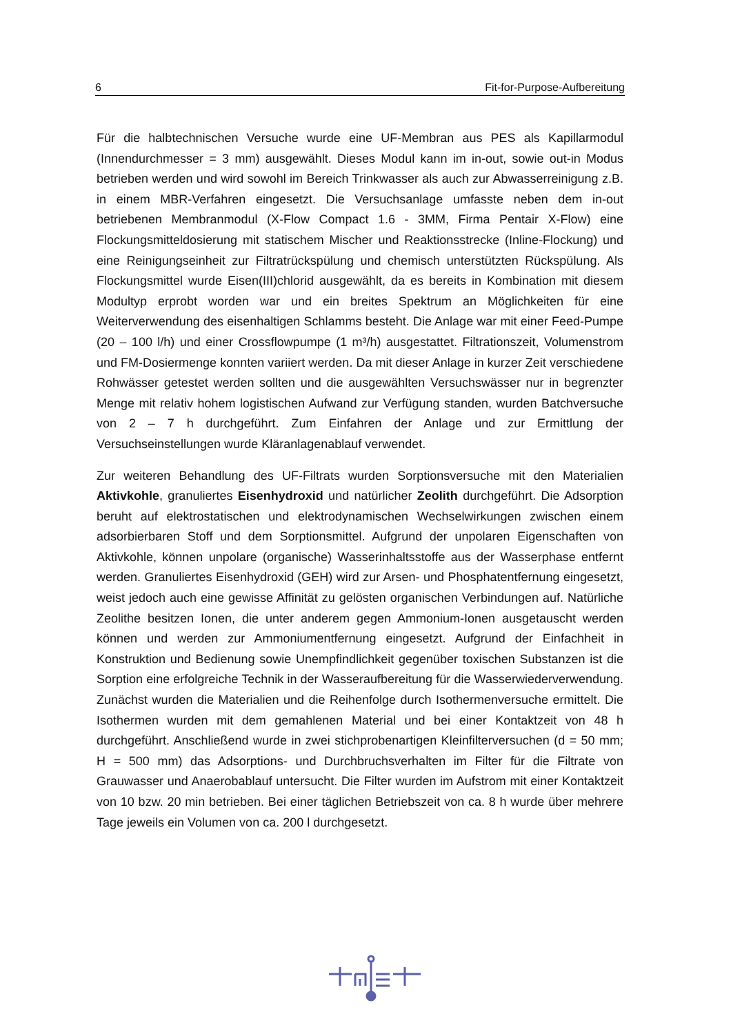6 Fit-for-Purpose-Aufbereitung
Für die halbtechnischen Versuche wurde eine UF-Membran aus PES als Kapillarmodul (Innendurchmesser = 3 mm) ausgewählt. Dieses Modul kann im in-out, sowie out-in Modus betrieben werden und wird sowohl im Bereich Trinkwasser als auch zur Abwasserreinigung z.B. in einem MBR-Verfahren eingesetzt. Die Versuchsanlage umfasste neben dem in-out betriebenen Membranmodul (X-Flow Compact 1.6 - 3MM, Firma Pentair X-Flow) eine Flockungsmitteldosierung mit statischem Mischer und Reaktionsstrecke (Inline-Flockung) und eine Reinigungseinheit zur Filtratrückspülung und chemisch unterstützten Rückspülung. Als Flockungsmittel wurde Eisen(III)chlorid ausgewählt, da es bereits in Kombination mit diesem Modultyp erprobt worden war und ein breites Spektrum an Möglichkeiten für eine Weiterverwendung des eisenhaltigen Schlamms besteht. Die Anlage war mit einer Feed-Pumpe (20 – 100 l/h) und einer Crossflowpumpe (1 m³/h) ausgestattet. Filtrationszeit, Volumenstrom und FM-Dosiermenge konnten variiert werden. Da mit dieser Anlage in kurzer Zeit verschiedene Rohwässer getestet werden sollten und die ausgewählten Versuchswässer nur in begrenzter Menge mit relativ hohem logistischen Aufwand zur Verfügung standen, wurden Batchversuche von 2 – 7 h durchgeführt. Zum Einfahren der Anlage und zur Ermittlung der Versuchseinstellungen wurde Kläranlagenablauf verwendet.
Zur weiteren Behandlung des UF-Filtrats wurden Sorptionsversuche mit den Materialien Aktivkohle, granuliertes Eisenhydroxid und natürlicher Zeolith durchgeführt. Die Adsorption beruht auf elektrostatischen und elektrodynamischen Wechselwirkungen zwischen einem adsorbierbaren Stoff und dem Sorptionsmittel. Aufgrund der unpolaren Eigenschaften von Aktivkohle, können unpolare (organische) Wasserinhaltsstoffe aus der Wasserphase entfernt werden. Granuliertes Eisenhydroxid (GEH) wird zur Arsen- und Phosphatentfernung eingesetzt, weist jedoch auch eine gewisse Affinität zu gelösten organischen Verbindungen auf. Natürliche Zeolithe besitzen Ionen, die unter anderem gegen Ammonium-Ionen ausgetauscht werden können und werden zur Ammoniumentfernung eingesetzt. Aufgrund der Einfachheit in Konstruktion und Bedienung sowie Unempfindlichkeit gegenüber toxischen Substanzen ist die Sorption eine erfolgreiche Technik in der Wasseraufbereitung für die Wasserwiederverwendung. Zunächst wurden die Materialien und die Reihenfolge durch Isothermenversuche ermittelt. Die Isothermen wurden mit dem gemahlenen Material und bei einer Kontaktzeit von 48 h durchgeführt. Anschließend wurde in zwei stichprobenartigen Kleinfilterversuchen (d = 50 mm; H = 500 mm) das Adsorptions- und Durchbruchsverhalten im Filter für die Filtrate von Grauwasser und Anaerobablauf untersucht. Die Filter wurden im Aufstrom mit einer Kontaktzeit von 10 bzw. 20 min betrieben. Bei einer täglichen Betriebszeit von ca. 8 h wurde über mehrere Tage jeweils ein Volumen von ca. 200 l durchgesetzt.